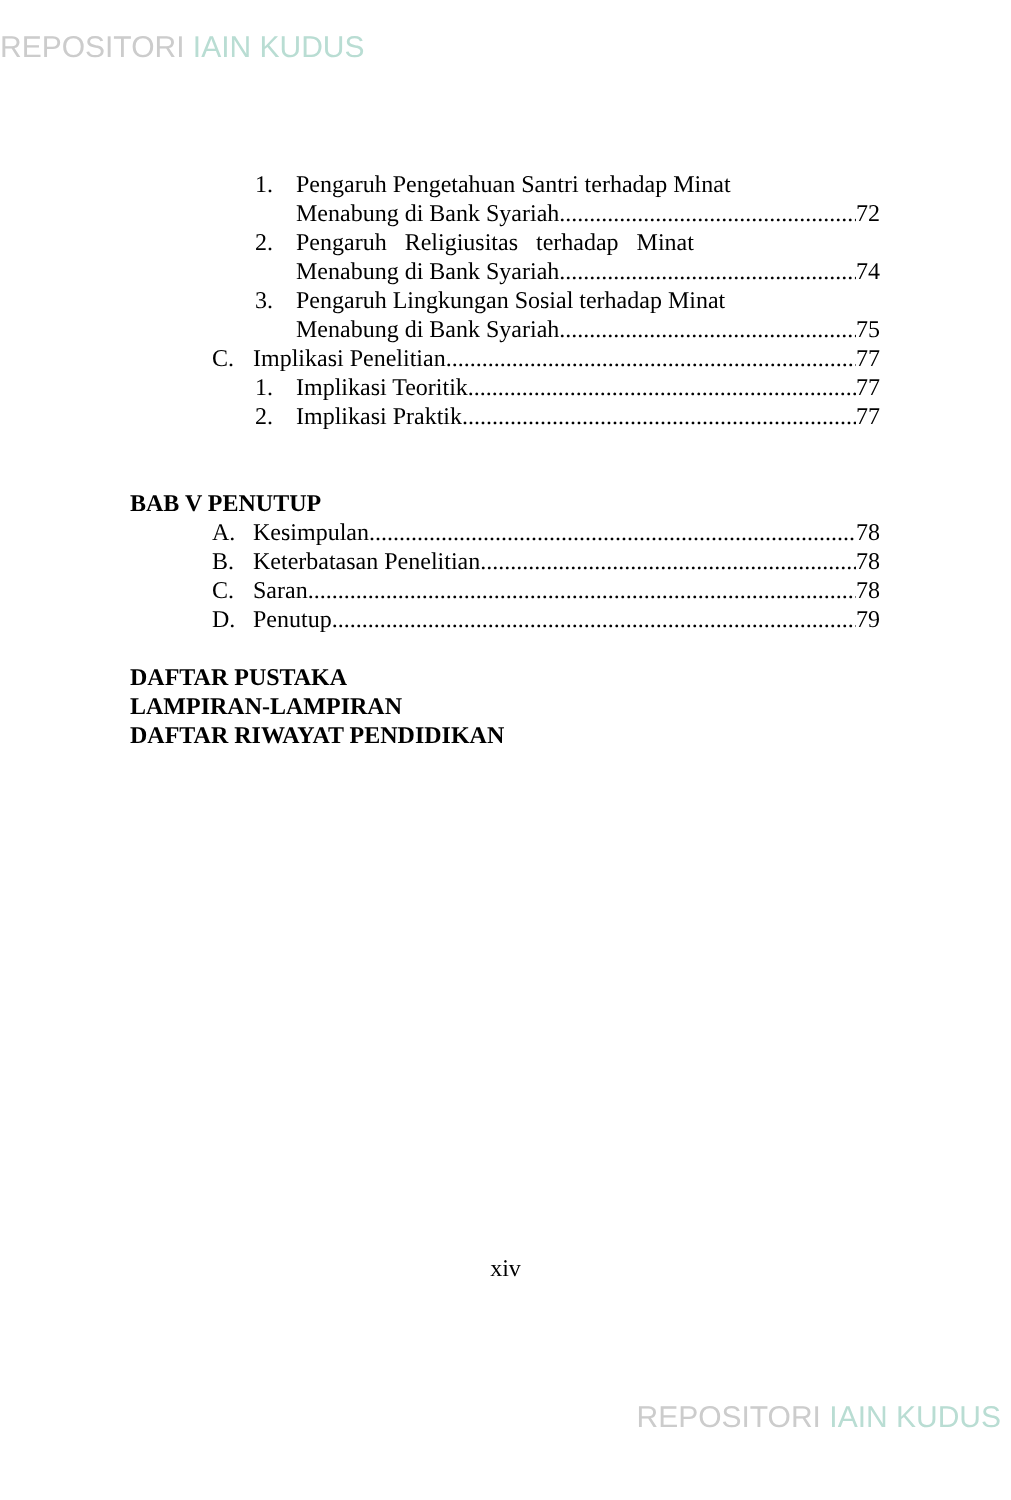REPOSITORI IAIN KUDUS
1. Pengaruh Pengetahuan Santri terhadap Minat
Menabung di Bank Syariah 72
2. Pengaruh Religiusitas terhadap Minat
Menabung di Bank Syariah 74
3. Pengaruh Lingkungan Sosial terhadap Minat
Menabung di Bank Syariah 75
C. Implikasi Penelitian 77
1. Implikasi Teoritik 77
2. Implikasi Praktik 77
BAB V PENUTUP
A. Kesimpulan 78
B. Keterbatasan Penelitian 78
C. Saran 78
D. Penutup 79
DAFTAR PUSTAKA
LAMPIRAN-LAMPIRAN
DAFTAR RIWAYAT PENDIDIKAN
xiv
REPOSITORI IAIN KUDUS